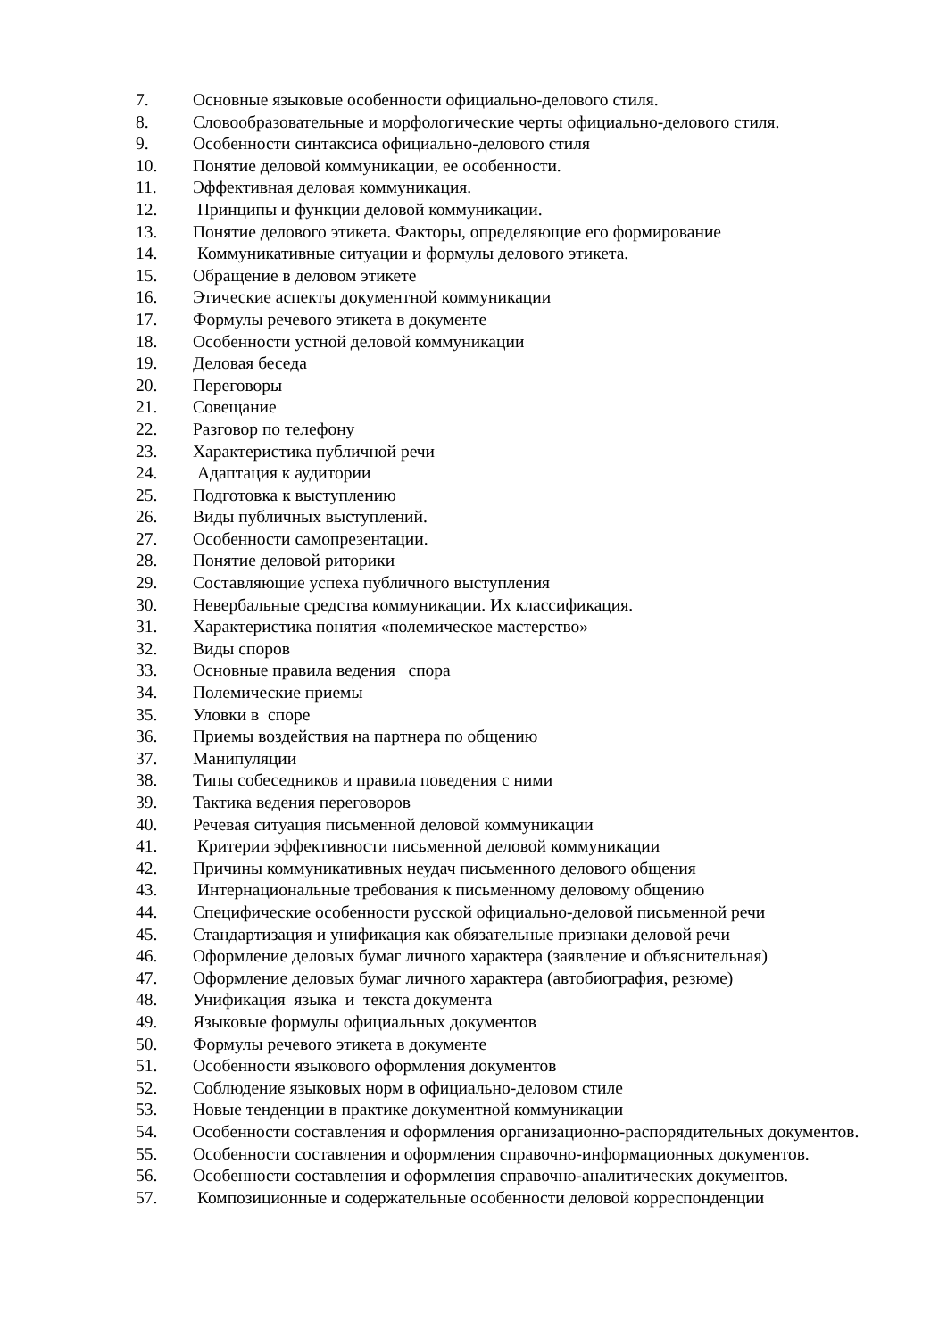7. Основные языковые особенности официально-делового стиля.
8. Словообразовательные и морфологические черты официально-делового стиля.
9. Особенности синтаксиса официально-делового стиля
10. Понятие деловой коммуникации, ее особенности.
11. Эффективная деловая коммуникация.
12. Принципы и функции деловой коммуникации.
13. Понятие делового этикета. Факторы, определяющие его формирование
14. Коммуникативные ситуации и формулы делового этикета.
15. Обращение в деловом этикете
16. Этические аспекты документной коммуникации
17. Формулы речевого этикета в документе
18. Особенности устной деловой коммуникации
19. Деловая беседа
20. Переговоры
21. Совещание
22. Разговор по телефону
23. Характеристика публичной речи
24. Адаптация к аудитории
25. Подготовка к выступлению
26. Виды публичных выступлений.
27. Особенности самопрезентации.
28. Понятие деловой риторики
29. Составляющие успеха публичного выступления
30. Невербальные средства коммуникации. Их классификация.
31. Характеристика понятия «полемическое мастерство»
32. Виды споров
33. Основные правила ведения спора
34. Полемические приемы
35. Уловки в споре
36. Приемы воздействия на партнера по общению
37. Манипуляции
38. Типы собеседников и правила поведения с ними
39. Тактика ведения переговоров
40. Речевая ситуация письменной деловой коммуникации
41. Критерии эффективности письменной деловой коммуникации
42. Причины коммуникативных неудач письменного делового общения
43. Интернациональные требования к письменному деловому общению
44. Специфические особенности русской официально-деловой письменной речи
45. Стандартизация и унификация как обязательные признаки деловой речи
46. Оформление деловых бумаг личного характера (заявление и объяснительная)
47. Оформление деловых бумаг личного характера (автобиография, резюме)
48. Унификация языка и текста документа
49. Языковые формулы официальных документов
50. Формулы речевого этикета в документе
51. Особенности языкового оформления документов
52. Соблюдение языковых норм в официально-деловом стиле
53. Новые тенденции в практике документной коммуникации
54. Особенности составления и оформления организационно-распорядительных документов.
55. Особенности составления и оформления справочно-информационных документов.
56. Особенности составления и оформления справочно-аналитических документов.
57. Композиционные и содержательные особенности деловой корреспонденции